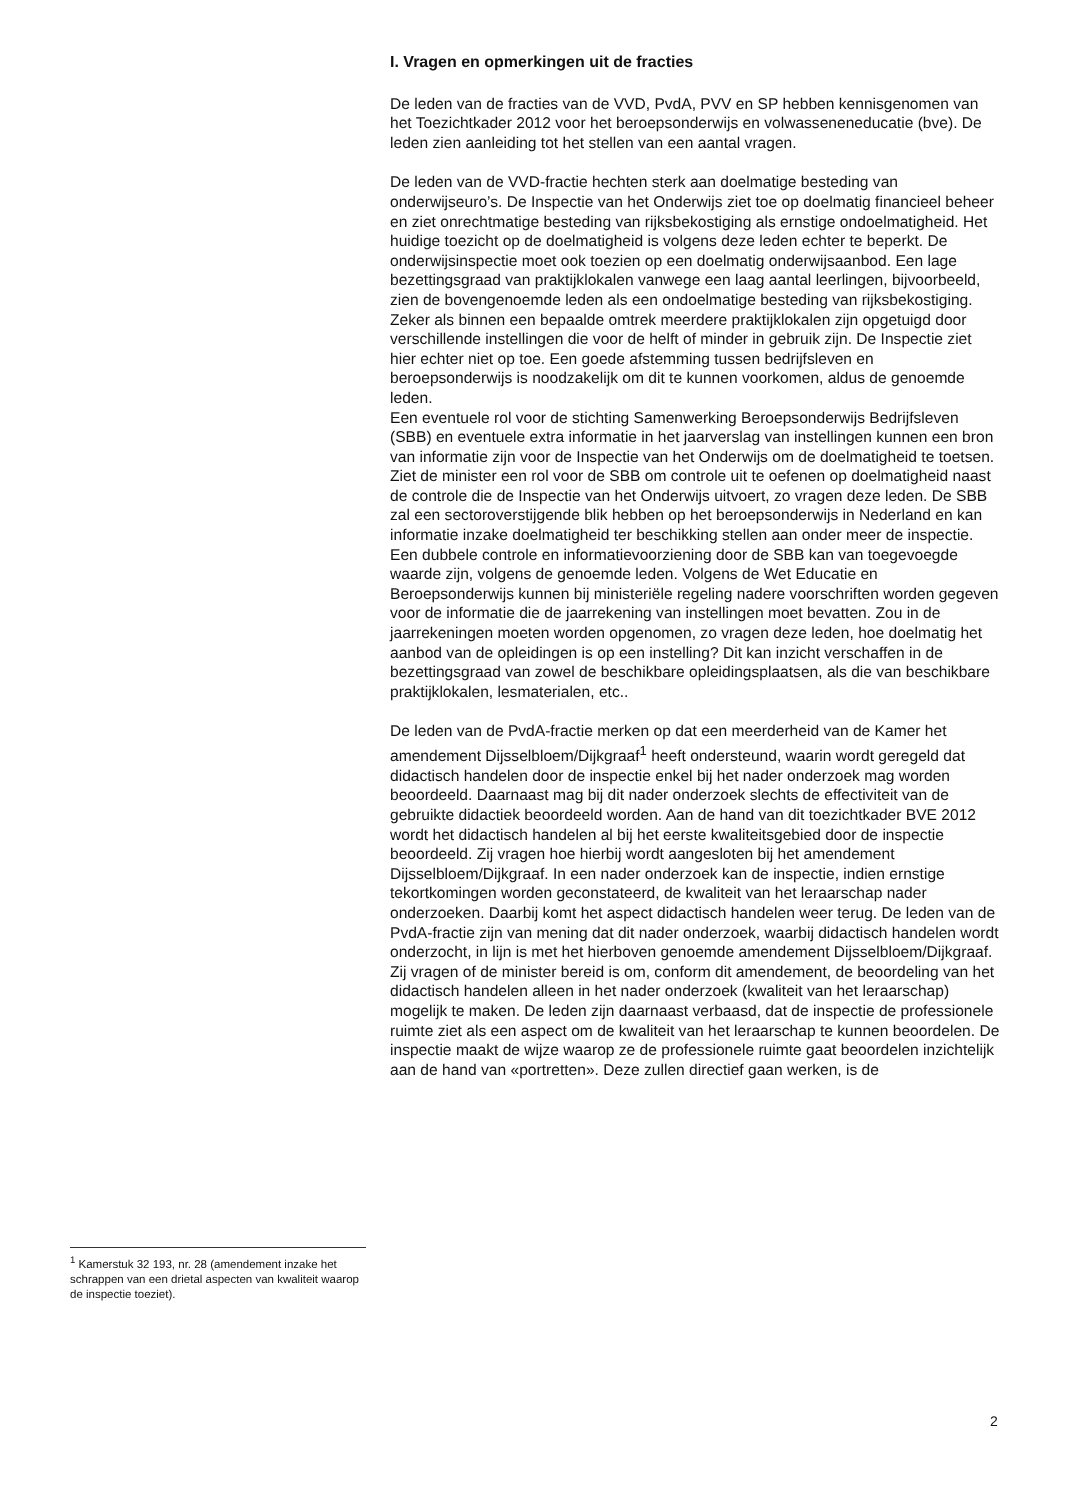I. Vragen en opmerkingen uit de fracties
De leden van de fracties van de VVD, PvdA, PVV en SP hebben kennisgenomen van het Toezichtkader 2012 voor het beroepsonderwijs en volwasseneneducatie (bve). De leden zien aanleiding tot het stellen van een aantal vragen.
De leden van de VVD-fractie hechten sterk aan doelmatige besteding van onderwijseuro’s. De Inspectie van het Onderwijs ziet toe op doelmatig financieel beheer en ziet onrechtmatige besteding van rijksbekostiging als ernstige ondoelmatigheid. Het huidige toezicht op de doelmatigheid is volgens deze leden echter te beperkt. De onderwijsinspectie moet ook toezien op een doelmatig onderwijsaanbod. Een lage bezettingsgraad van praktijklokalen vanwege een laag aantal leerlingen, bijvoorbeeld, zien de bovengenoemde leden als een ondoelmatige besteding van rijksbekostiging. Zeker als binnen een bepaalde omtrek meerdere praktijklokalen zijn opgetuigd door verschillende instellingen die voor de helft of minder in gebruik zijn. De Inspectie ziet hier echter niet op toe. Een goede afstemming tussen bedrijfsleven en beroepsonderwijs is noodzakelijk om dit te kunnen voorkomen, aldus de genoemde leden.
Een eventuele rol voor de stichting Samenwerking Beroepsonderwijs Bedrijfsleven (SBB) en eventuele extra informatie in het jaarverslag van instellingen kunnen een bron van informatie zijn voor de Inspectie van het Onderwijs om de doelmatigheid te toetsen. Ziet de minister een rol voor de SBB om controle uit te oefenen op doelmatigheid naast de controle die de Inspectie van het Onderwijs uitvoert, zo vragen deze leden. De SBB zal een sectoroverstijgende blik hebben op het beroepsonderwijs in Nederland en kan informatie inzake doelmatigheid ter beschikking stellen aan onder meer de inspectie. Een dubbele controle en informatievoorziening door de SBB kan van toegevoegde waarde zijn, volgens de genoemde leden. Volgens de Wet Educatie en Beroepsonderwijs kunnen bij ministeriële regeling nadere voorschriften worden gegeven voor de informatie die de jaarrekening van instellingen moet bevatten. Zou in de jaarrekeningen moeten worden opgenomen, zo vragen deze leden, hoe doelmatig het aanbod van de opleidingen is op een instelling? Dit kan inzicht verschaffen in de bezettingsgraad van zowel de beschikbare opleidingsplaatsen, als die van beschikbare praktijklokalen, lesmaterialen, etc..
De leden van de PvdA-fractie merken op dat een meerderheid van de Kamer het amendement Dijsselbloem/Dijkgraaf<sup>1</sup> heeft ondersteund, waarin wordt geregeld dat didactisch handelen door de inspectie enkel bij het nader onderzoek mag worden beoordeeld. Daarnaast mag bij dit nader onderzoek slechts de effectiviteit van de gebruikte didactiek beoordeeld worden. Aan de hand van dit toezichtkader BVE 2012 wordt het didactisch handelen al bij het eerste kwaliteitsgebied door de inspectie beoordeeld. Zij vragen hoe hierbij wordt aangesloten bij het amendement Dijsselbloem/Dijkgraaf. In een nader onderzoek kan de inspectie, indien ernstige tekortkomingen worden geconstateerd, de kwaliteit van het leraarschap nader onderzoeken. Daarbij komt het aspect didactisch handelen weer terug. De leden van de PvdA-fractie zijn van mening dat dit nader onderzoek, waarbij didactisch handelen wordt onderzocht, in lijn is met het hierboven genoemde amendement Dijsselbloem/Dijkgraaf. Zij vragen of de minister bereid is om, conform dit amendement, de beoordeling van het didactisch handelen alleen in het nader onderzoek (kwaliteit van het leraarschap) mogelijk te maken. De leden zijn daarnaast verbaasd, dat de inspectie de professionele ruimte ziet als een aspect om de kwaliteit van het leraarschap te kunnen beoordelen. De inspectie maakt de wijze waarop ze de professionele ruimte gaat beoordelen inzichtelijk aan de hand van «portretten». Deze zullen directief gaan werken, is de
<sup>1</sup> Kamerstuk 32 193, nr. 28 (amendement inzake het schrappen van een drietal aspecten van kwaliteit waarop de inspectie toeziet).
2